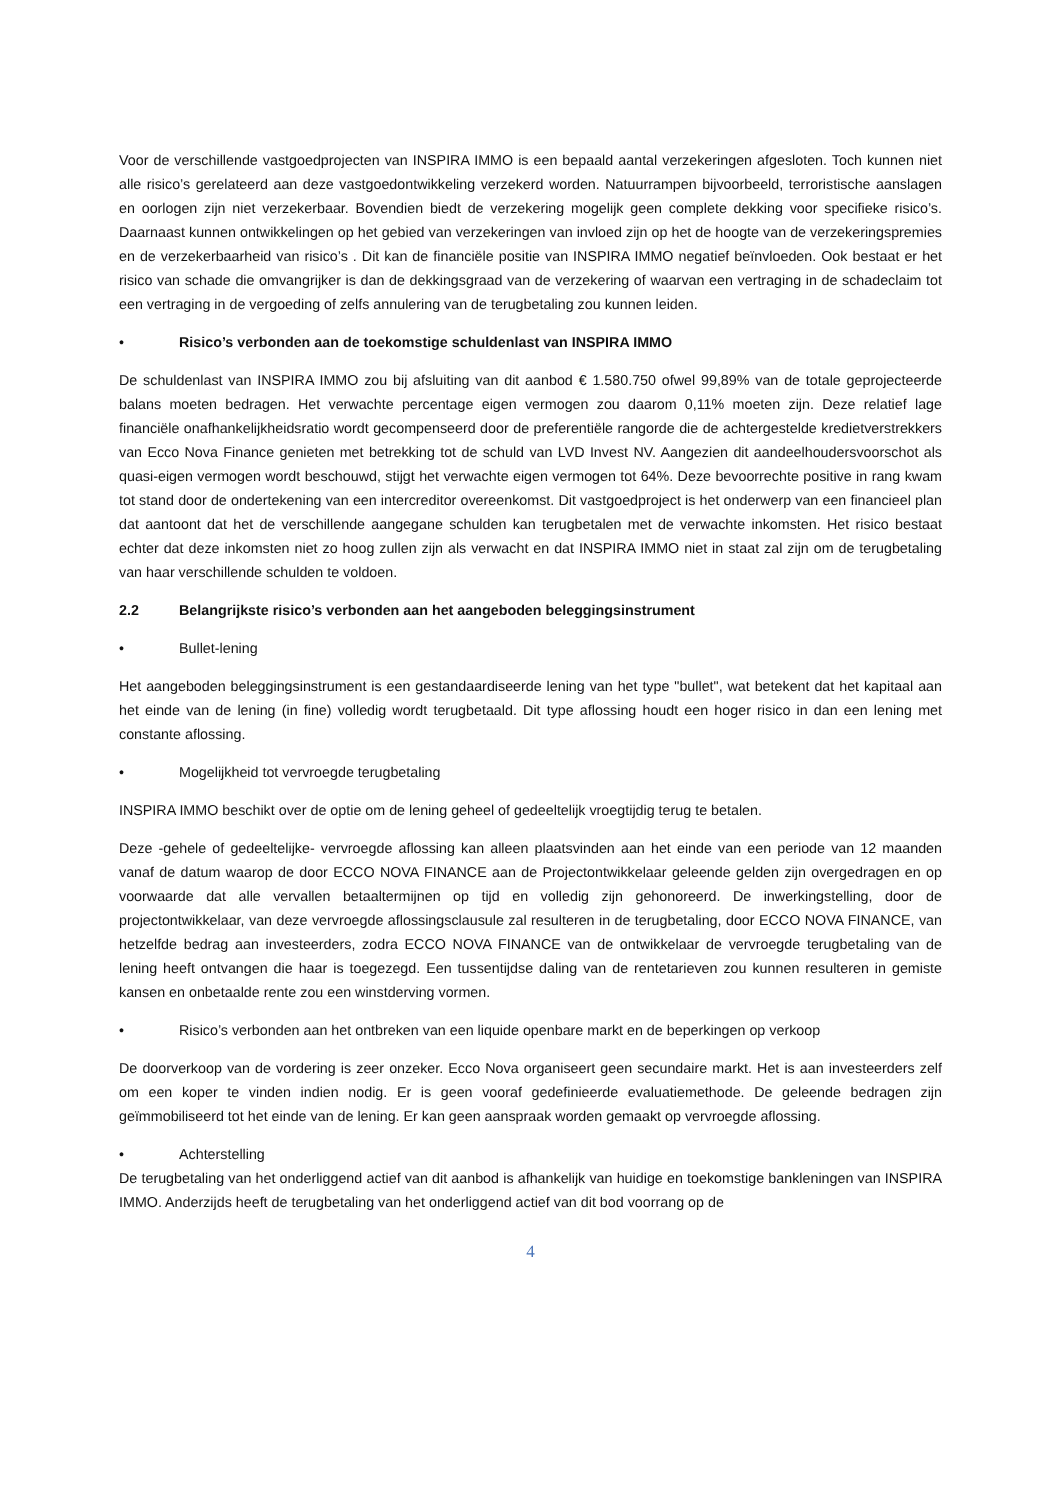Voor de verschillende vastgoedprojecten van INSPIRA IMMO is een bepaald aantal verzekeringen afgesloten. Toch kunnen niet alle risico’s gerelateerd aan deze vastgoedontwikkeling verzekerd worden. Natuurrampen bijvoorbeeld, terroristische aanslagen en oorlogen zijn niet verzekerbaar. Bovendien biedt de verzekering mogelijk geen complete dekking voor specifieke risico’s. Daarnaast kunnen ontwikkelingen op het gebied van verzekeringen van invloed zijn op het de hoogte van de verzekeringspremies en de verzekerbaarheid van risico’s . Dit kan de financiële positie van INSPIRA IMMO negatief beïnvloeden. Ook bestaat er het risico van schade die omvangrijker is dan de dekkingsgraad van de verzekering of waarvan een vertraging in de schadeclaim tot een vertraging in de vergoeding of zelfs annulering van de terugbetaling zou kunnen leiden.
• Risico’s verbonden aan de toekomstige schuldenlast van INSPIRA IMMO
De schuldenlast van INSPIRA IMMO zou bij afsluiting van dit aanbod € 1.580.750 ofwel 99,89% van de totale geprojecteerde balans moeten bedragen. Het verwachte percentage eigen vermogen zou daarom 0,11% moeten zijn. Deze relatief lage financiële onafhankelijkheidsratio wordt gecompenseerd door de preferentiële rangorde die de achtergestelde kredietverstrekkers van Ecco Nova Finance genieten met betrekking tot de schuld van LVD Invest NV. Aangezien dit aandeelhoudersvoorschot als quasi-eigen vermogen wordt beschouwd, stijgt het verwachte eigen vermogen tot 64%. Deze bevoorrechte positive in rang kwam tot stand door de ondertekening van een intercreditor overeenkomst. Dit vastgoedproject is het onderwerp van een financieel plan dat aantoont dat het de verschillende aangegane schulden kan terugbetalen met de verwachte inkomsten. Het risico bestaat echter dat deze inkomsten niet zo hoog zullen zijn als verwacht en dat INSPIRA IMMO niet in staat zal zijn om de terugbetaling van haar verschillende schulden te voldoen.
2.2 Belangrijkste risico’s verbonden aan het aangeboden beleggingsinstrument
• Bullet-lening
Het aangeboden beleggingsinstrument is een gestandaardiseerde lening van het type "bullet", wat betekent dat het kapitaal aan het einde van de lening (in fine) volledig wordt terugbetaald. Dit type aflossing houdt een hoger risico in dan een lening met constante aflossing.
• Mogelijkheid tot vervroegde terugbetaling
INSPIRA IMMO beschikt over de optie om de lening geheel of gedeeltelijk vroegtijdig terug te betalen.
Deze -gehele of gedeeltelijke- vervroegde aflossing kan alleen plaatsvinden aan het einde van een periode van 12 maanden vanaf de datum waarop de door ECCO NOVA FINANCE aan de Projectontwikkelaar geleende gelden zijn overgedragen en op voorwaarde dat alle vervallen betaaltermijnen op tijd en volledig zijn gehonoreerd. De inwerkingstelling, door de projectontwikkelaar, van deze vervroegde aflossingsclausule zal resulteren in de terugbetaling, door ECCO NOVA FINANCE, van hetzelfde bedrag aan investeerders, zodra ECCO NOVA FINANCE van de ontwikkelaar de vervroegde terugbetaling van de lening heeft ontvangen die haar is toegezegd. Een tussentijdse daling van de rentetarieven zou kunnen resulteren in gemiste kansen en onbetaalde rente zou een winstderving vormen.
• Risico’s verbonden aan het ontbreken van een liquide openbare markt en de beperkingen op verkoop
De doorverkoop van de vordering is zeer onzeker. Ecco Nova organiseert geen secundaire markt. Het is aan investeerders zelf om een koper te vinden indien nodig. Er is geen vooraf gedefinieerde evaluatiemethode. De geleende bedragen zijn geïmmobiliseerd tot het einde van de lening. Er kan geen aanspraak worden gemaakt op vervroegde aflossing.
• Achterstelling
De terugbetaling van het onderliggend actief van dit aanbod is afhankelijk van huidige en toekomstige bankleningen van INSPIRA IMMO. Anderzijds heeft de terugbetaling van het onderliggend actief van dit bod voorrang op de
4